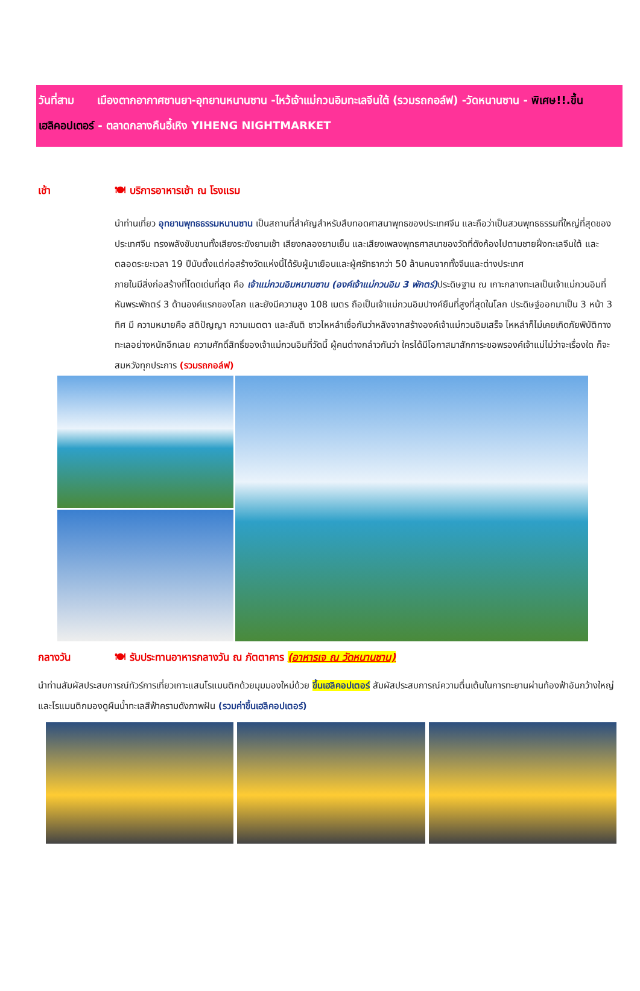วันที่สาม เมืองตากอากาศซานยา-อุทยานหนานซาน -ไหว้เจ้าแม่กวนอิมทะเลจีนใต้ (รวมรถกอล์ฟ) -วัดหนานซาน - พิเศษ!!.ขึ้นเฮลิคอปเตอร์ - ตลาดกลางคืนอี้เหิง YIHENG NIGHTMARKET
เช้า 🍽 บริการอาหารเช้า ณ โรงแรม
นำท่านเที่ยว อุทยานพุทธธรรมหนานซาน เป็นสถานที่สำคัญสำหรับสืบทอดศาสนาพุทธของประเทศจีน และถือว่าเป็นสวนพุทธธรรมที่ใหญ่ที่สุดของประเทศจีน ทรงพลังขับขานทั้งเสียงระฆังยามเช้า เสียงกลองยามเย็น และเสียงเพลงพุทธศาสนาของวัดที่ดังก้องไปตามชายฝั่งทะเลจีนใต้ และตลอดระยะเวลา 19 ปีนับตั้งแต่ก่อสร้างวัดแห่งนี้ได้รับผู้มาเยือนและผู้ศรัทธากว่า 50 ล้านคนจากทั้งจีนและต่างประเทศ
ภายในมีสิ่งก่อสร้างที่โดดเด่นที่สุด คือ เจ้าแม่กวนอิมหนานซาน (องค์เจ้าแม่กวนอิม 3 พักตร์) ประดิษฐาน ณ เกาะกลางทะเลเป็นเจ้าแม่กวนอิมที่หันพระพักตร์ 3 ด้านองค์แรกของโลก และยังมีความสูง 108 เมตร ถือเป็นเจ้าแม่กวนอิมปางค์ยืนที่สูงที่สุดในโลก ประดิษฐ์ออกมาเป็น 3 หน้า 3 ทิศ มี ความหมายคือ สติปัญญา ความเมตตา และสันติ ชาวไหหลำเชื่อกันว่าหลังจากสร้างองค์เจ้าแม่กวนอิมเสร็จ ไหหลำก็ไม่เคยเกิดภัยพิบัติทางทะเลอย่างหนักอีกเลย ความศักดิ์สิทธิ์ของเจ้าแม่กวนอิมที่วัดนี้ ผู้คนต่างกล่าวกันว่า ใครได้มีโอกาสมาสักการะขอพรองค์เจ้าแม่ไม่ว่าจะเรื่องใด ก็จะสมหวังทุกประการ (รวมรถกอล์ฟ)
กลางวัน 🍽 รับประทานอาหารกลางวัน ณ ภัตตาคาร (อาหารเจ ณ วัดหนานซาน)
นำท่านสัมผัสประสบการณ์ทัวร์การเที่ยวเกาะแสนโรแมนติกด้วยมุมมองใหม่ด้วย ขึ้นเฮลิคอปเตอร์ สัมผัสประสบการณ์ความตื่นเต้นในการทะยานผ่านท้องฟ้าอันกว้างใหญ่และโรแมนติกมองดูผืนน้ำทะเลสีฟ้าครามดังภาพฝัน (รวมค่าขึ้นเฮลิคอปเตอร์)